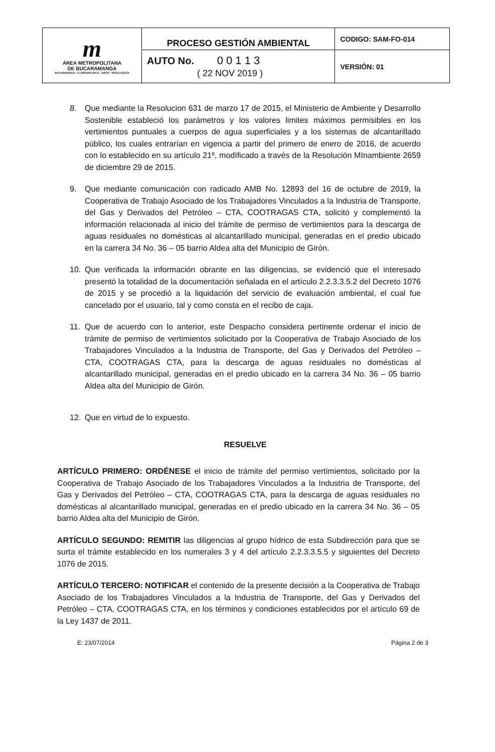| m ÁREA METROPOLITANA DE BUCARAMANGA BUCARAMANGA · FLORIDABLANCA · GIRÓN · PIEDECUESTA | PROCESO GESTIÓN AMBIENTAL | CODIGO: SAM-FO-014 |
| | AUTO No. 0 0 1 1 3 ( 22 NOV 2019 ) | VERSIÓN: 01 |
8. Que mediante la Resolucion 631 de marzo 17 de 2015, el Ministerio de Ambiente y Desarrollo Sostenible estableció los parámetros y los valores limites máximos permisibles en los vertimientos puntuales a cuerpos de agua superficiales y a los sistemas de alcantarillado público, los cuales entrarían en vigencia a partir del primero de enero de 2016, de acuerdo con lo establecido en su artículo 21º, modIficado a través de la Resolución MInambiente 2659 de diciembre 29 de 2015.
9. Que mediante comunicación con radicado AMB No. 12893 del 16 de octubre de 2019, la Cooperativa de Trabajo Asociado de los Trabajadores Vinculados a la Industria de Transporte, del Gas y Derivados del Petróleo – CTA, COOTRAGAS CTA, solicitó y complementó la información relacionada al inicio del trámite de permiso de vertimientos para la descarga de aguas residuales no domésticas al alcantarillado municipal, generadas en el predio ubicado en la carrera 34 No. 36 – 05 barrio Aldea alta del Municipio de Girón.
10. Que verificada la información obrante en las diligencias, se evidenció que el interesado presentó la totalidad de la documentación señalada en el artículo 2.2.3.3.5.2 del Decreto 1076 de 2015 y se procedió a la liquidación del servicio de evaluación ambiental, el cual fue cancelado por el usuario, tal y como consta en el recibo de caja.
11. Que de acuerdo con lo anterior, este Despacho considera pertinente ordenar el inicio de trámite de permiso de vertimientos solicitado por la Cooperativa de Trabajo Asociado de los Trabajadores Vinculados a la Industria de Transporte, del Gas y Derivados del Petróleo – CTA, COOTRAGAS CTA, para la descarga de aguas residuales no domésticas al alcantarillado municipal, generadas en el predio ubicado en la carrera 34 No. 36 – 05 barrio Aldea alta del Municipio de Girón.
12. Que en virtud de lo expuesto.
RESUELVE
ARTÍCULO PRIMERO: ORDÉNESE el inicio de trámite del permiso vertimientos, solicitado por la Cooperativa de Trabajo Asociado de los Trabajadores Vinculados a la Industria de Transporte, del Gas y Derivados del Petróleo – CTA, COOTRAGAS CTA, para la descarga de aguas residuales no domésticas al alcantarillado municipal, generadas en el predio ubicado en la carrera 34 No. 36 – 05 barrio Aldea alta del Municipio de Girón.
ARTÍCULO SEGUNDO: REMITIR las diligencias al grupo hídrico de esta Subdirección para que se surta el trámite establecido en los numerales 3 y 4 del artículo 2.2.3.3.5.5 y siguientes del Decreto 1076 de 2015.
ARTÍCULO TERCERO: NOTIFICAR el contenido de la presente decisión a la Cooperativa de Trabajo Asociado de los Trabajadores Vinculados a la Industria de Transporte, del Gas y Derivados del Petróleo – CTA, COOTRAGAS CTA, en los términos y condiciones establecidos por el artículo 69 de la Ley 1437 de 2011.
E: 23/07/2014 Página 2 de 3